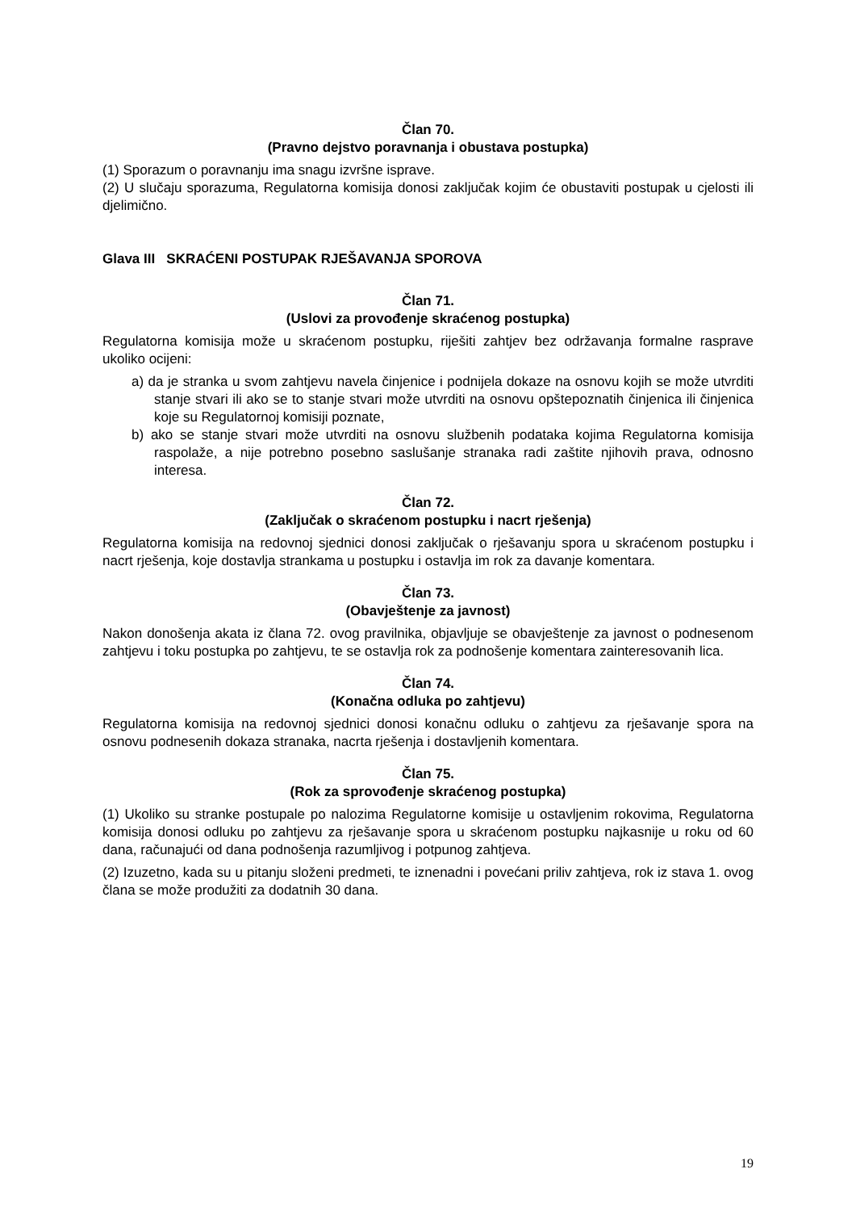Član 70.
(Pravno dejstvo poravnanja i obustava postupka)
(1) Sporazum o poravnanju ima snagu izvršne isprave.
(2) U slučaju sporazuma, Regulatorna komisija donosi zaključak kojim će obustaviti postupak u cjelosti ili djelimično.
Glava III SKRAĆENI POSTUPAK RJEŠAVANJA SPOROVA
Član 71.
(Uslovi za provođenje skraćenog postupka)
Regulatorna komisija može u skraćenom postupku, riješiti zahtjev bez održavanja formalne rasprave ukoliko ocijeni:
a) da je stranka u svom zahtjevu navela činjenice i podnijela dokaze na osnovu kojih se može utvrditi stanje stvari ili ako se to stanje stvari može utvrditi na osnovu opštepoznatih činjenica ili činjenica koje su Regulatornoj komisiji poznate,
b) ako se stanje stvari može utvrditi na osnovu službenih podataka kojima Regulatorna komisija raspolaže, a nije potrebno posebno saslušanje stranaka radi zaštite njihovih prava, odnosno interesa.
Član 72.
(Zaključak o skraćenom postupku i nacrt rješenja)
Regulatorna komisija na redovnoj sjednici donosi zaključak o rješavanju spora u skraćenom postupku i nacrt rješenja, koje dostavlja strankama u postupku i ostavlja im rok za davanje komentara.
Član 73.
(Obavještenje za javnost)
Nakon donošenja akata iz člana 72. ovog pravilnika, objavljuje se obavještenje za javnost o podnesenom zahtjevu i toku postupka po zahtjevu, te se ostavlja rok za podnošenje komentara zainteresovanih lica.
Član 74.
(Konačna odluka po zahtjevu)
Regulatorna komisija na redovnoj sjednici donosi konačnu odluku o zahtjevu za rješavanje spora na osnovu podnesenih dokaza stranaka, nacrta rješenja i dostavljenih komentara.
Član 75.
(Rok za sprovođenje skraćenog postupka)
(1) Ukoliko su stranke postupale po nalozima Regulatorne komisije u ostavljenim rokovima, Regulatorna komisija donosi odluku po zahtjevu za rješavanje spora u skraćenom postupku najkasnije u roku od 60 dana, računajući od dana podnošenja razumljivog i potpunog zahtjeva.
(2) Izuzetno, kada su u pitanju složeni predmeti, te iznenadni i povećani priliv zahtjeva, rok iz stava 1. ovog člana se može produžiti za dodatnih 30 dana.
19